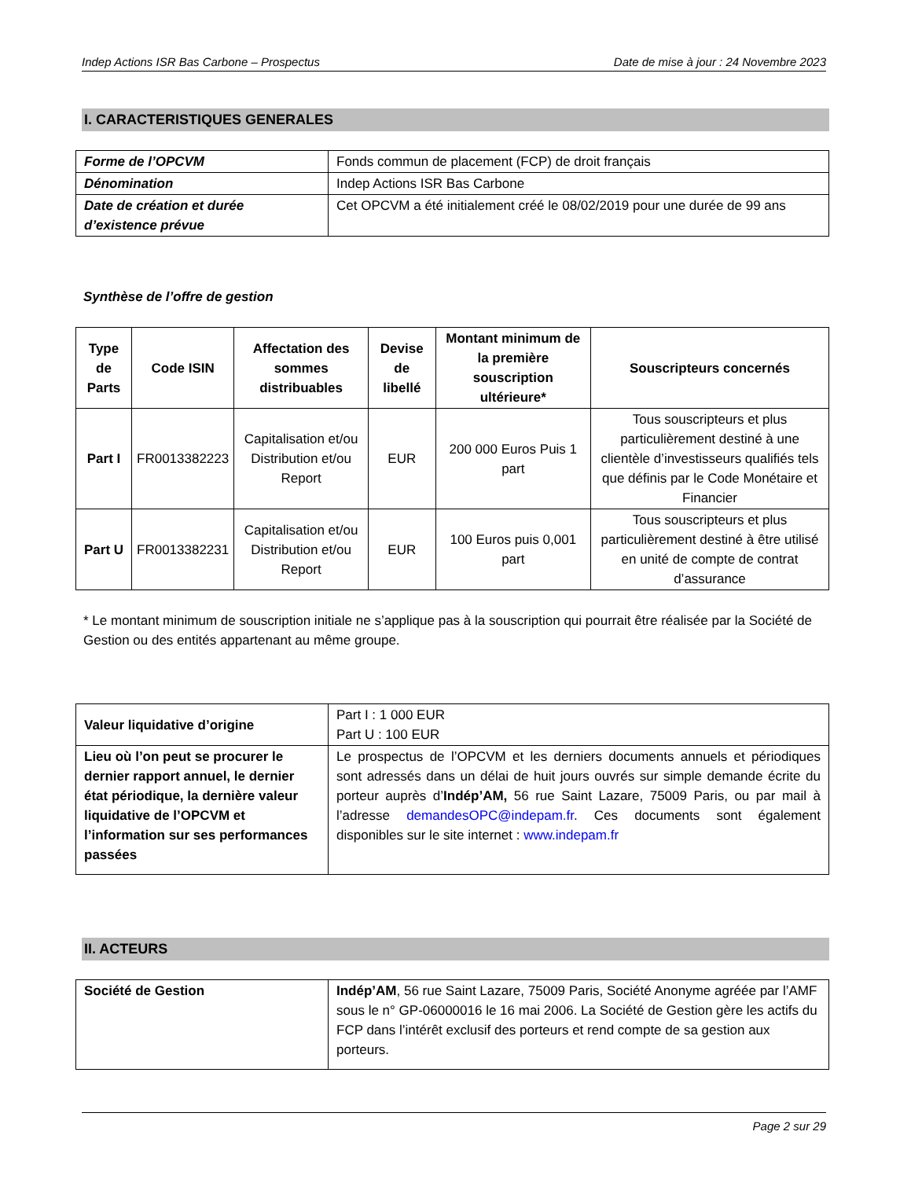Indep Actions ISR Bas Carbone – Prospectus Date de mise à jour : 24 Novembre 2023
I. CARACTERISTIQUES GENERALES
| Forme de l’OPCVM | Fonds commun de placement (FCP) de droit français |
| Dénomination | Indep Actions ISR Bas Carbone |
| Date de création et durée d’existence prévue | Cet OPCVM a été initialement créé le 08/02/2019 pour une durée de 99 ans |
Synthèse de l’offre de gestion
| Type de Parts | Code ISIN | Affectation des sommes distribuables | Devise de libellé | Montant minimum de la première souscription ultérieure* | Souscripteurs concernés |
| --- | --- | --- | --- | --- | --- |
| Part I | FR0013382223 | Capitalisation et/ou Distribution et/ou Report | EUR | 200 000 Euros Puis 1 part | Tous souscripteurs et plus particulièrement destiné à une clientèle d’investisseurs qualifiés tels que définis par le Code Monétaire et Financier |
| Part U | FR0013382231 | Capitalisation et/ou Distribution et/ou Report | EUR | 100 Euros puis 0,001 part | Tous souscripteurs et plus particulièrement destiné à être utilisé en unité de compte de contrat d’assurance |
* Le montant minimum de souscription initiale ne s’applique pas à la souscription qui pourrait être réalisée par la Société de Gestion ou des entités appartenant au même groupe.
| Valeur liquidative d’origine | Part I : 1 000 EUR Part U : 100 EUR |
| Lieu où l’on peut se procurer le dernier rapport annuel, le dernier état périodique, la dernière valeur liquidative de l’OPCVM et l’information sur ses performances passées | Le prospectus de l’OPCVM et les derniers documents annuels et périodiques sont adressés dans un délai de huit jours ouvrés sur simple demande écrite du porteur auprès d’ Indép’AM, 56 rue Saint Lazare, 75009 Paris, ou par mail à l’adresse demandesOPC@indepam.fr . Ces documents sont également disponibles sur le site internet : www.indepam.fr |
II. ACTEURS
| Société de Gestion | Indép’AM , 56 rue Saint Lazare, 75009 Paris, Société Anonyme agréée par l’AMF sous le n° GP-06000016 le 16 mai 2006. La Société de Gestion gère les actifs du FCP dans l’intérêt exclusif des porteurs et rend compte de sa gestion aux porteurs. |
Page 2 sur 29